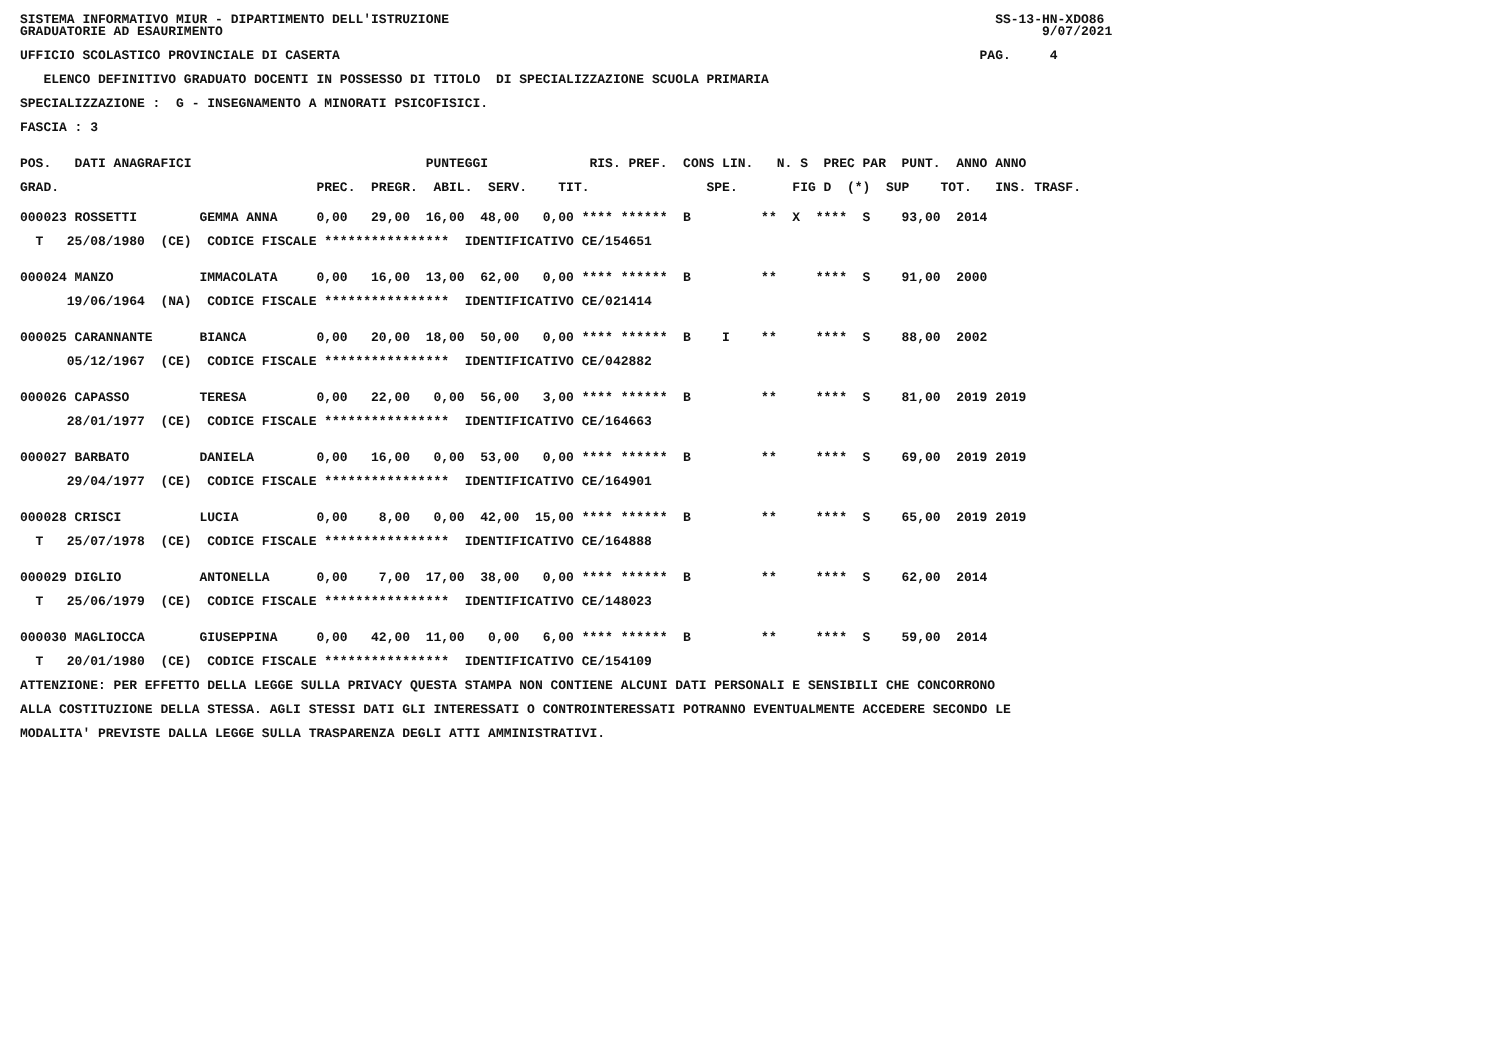SISTEMA INFORMATIVO MIUR - DIPARTIMENTO DELL'ISTRUZIONE SS-13-HN-XDO86 GRADUATORIE AD ESAURIMENTO 9/07/2021
UFFICIO SCOLASTICO PROVINCIALE DI CASERTA PAG. 4
ELENCO DEFINITIVO GRADUATO DOCENTI IN POSSESSO DI TITOLO DI SPECIALIZZAZIONE SCUOLA PRIMARIA
SPECIALIZZAZIONE : G - INSEGNAMENTO A MINORATI PSICOFISICI.
FASCIA : 3
POS. DATI ANAGRAFICI PUNTEGGI RIS. PREF. CONS LIN. N. S PREC PAR PUNT. ANNO ANNO
GRAD. PREC. PREGR. ABIL. SERV. TIT. SPE. FIG D (*) SUP TOT. INS. TRASF.
000023 ROSSETTI GEMMA ANNA 0,00 29,00 16,00 48,00 0,00 **** ****** B ** X **** S 93,00 2014
T 25/08/1980 (CE) CODICE FISCALE **************** IDENTIFICATIVO CE/154651
000024 MANZO IMMACOLATA 0,00 16,00 13,00 62,00 0,00 **** ****** B ** **** S 91,00 2000
19/06/1964 (NA) CODICE FISCALE **************** IDENTIFICATIVO CE/021414
000025 CARANNANTE BIANCA 0,00 20,00 18,00 50,00 0,00 **** ****** B I ** **** S 88,00 2002
05/12/1967 (CE) CODICE FISCALE **************** IDENTIFICATIVO CE/042882
000026 CAPASSO TERESA 0,00 22,00 0,00 56,00 3,00 **** ****** B ** **** S 81,00 2019 2019
28/01/1977 (CE) CODICE FISCALE **************** IDENTIFICATIVO CE/164663
000027 BARBATO DANIELA 0,00 16,00 0,00 53,00 0,00 **** ****** B ** **** S 69,00 2019 2019
29/04/1977 (CE) CODICE FISCALE **************** IDENTIFICATIVO CE/164901
000028 CRISCI LUCIA 0,00 8,00 0,00 42,00 15,00 **** ****** B ** **** S 65,00 2019 2019
T 25/07/1978 (CE) CODICE FISCALE **************** IDENTIFICATIVO CE/164888
000029 DIGLIO ANTONELLA 0,00 7,00 17,00 38,00 0,00 **** ****** B ** **** S 62,00 2014
T 25/06/1979 (CE) CODICE FISCALE **************** IDENTIFICATIVO CE/148023
000030 MAGLIOCCA GIUSEPPINA 0,00 42,00 11,00 0,00 6,00 **** ****** B ** **** S 59,00 2014
T 20/01/1980 (CE) CODICE FISCALE **************** IDENTIFICATIVO CE/154109
ATTENZIONE: PER EFFETTO DELLA LEGGE SULLA PRIVACY QUESTA STAMPA NON CONTIENE ALCUNI DATI PERSONALI E SENSIBILI CHE CONCORRONO
ALLA COSTITUZIONE DELLA STESSA. AGLI STESSI DATI GLI INTERESSATI O CONTROINTERESSATI POTRANNO EVENTUALMENTE ACCEDERE SECONDO LE
MODALITA' PREVISTE DALLA LEGGE SULLA TRASPARENZA DEGLI ATTI AMMINISTRATIVI.